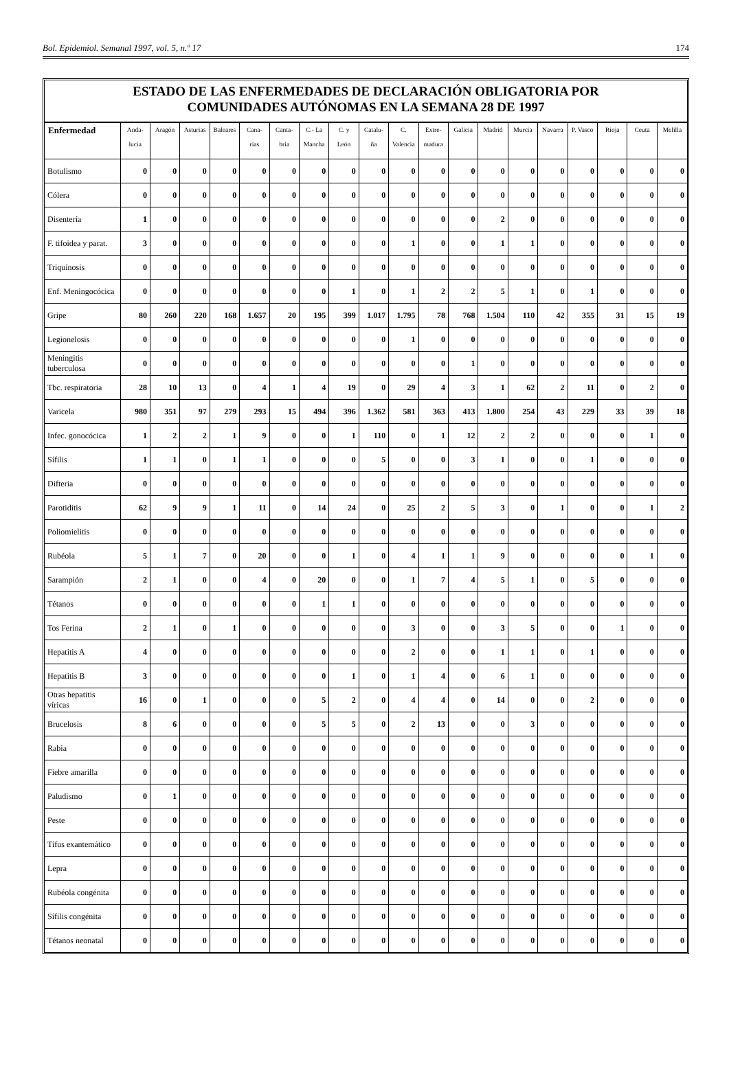Bol. Epidemiol. Semanal 1997, vol. 5, n.º 17 174
ESTADO DE LAS ENFERMEDADES DE DECLARACIÓN OBLIGATORIA POR
COMUNIDADES AUTÓNOMAS EN LA SEMANA 28 DE 1997
| Enfermedad | Anda- lucía | Aragón | Asturias | Baleares | Cana- rias | Canta- bria | C.- La Mancha | C. y León | Catalu- ña | C. Valencia | Extre- madura | Galicia | Madrid | Murcia | Navarra | P. Vasco | Rioja | Ceuta | Melilla |
| --- | --- | --- | --- | --- | --- | --- | --- | --- | --- | --- | --- | --- | --- | --- | --- | --- | --- | --- | --- |
| Botulismo | 0 | 0 | 0 | 0 | 0 | 0 | 0 | 0 | 0 | 0 | 0 | 0 | 0 | 0 | 0 | 0 | 0 | 0 | 0 |
| Cólera | 0 | 0 | 0 | 0 | 0 | 0 | 0 | 0 | 0 | 0 | 0 | 0 | 0 | 0 | 0 | 0 | 0 | 0 | 0 |
| Disentería | 1 | 0 | 0 | 0 | 0 | 0 | 0 | 0 | 0 | 0 | 0 | 0 | 2 | 0 | 0 | 0 | 0 | 0 | 0 |
| F. tifoidea y parat. | 3 | 0 | 0 | 0 | 0 | 0 | 0 | 0 | 0 | 1 | 0 | 0 | 1 | 1 | 0 | 0 | 0 | 0 | 0 |
| Triquinosis | 0 | 0 | 0 | 0 | 0 | 0 | 0 | 0 | 0 | 0 | 0 | 0 | 0 | 0 | 0 | 0 | 0 | 0 | 0 |
| Enf. Meningocócica | 0 | 0 | 0 | 0 | 0 | 0 | 0 | 1 | 0 | 1 | 2 | 2 | 5 | 1 | 0 | 1 | 0 | 0 | 0 |
| Gripe | 80 | 260 | 220 | 168 | 1.657 | 20 | 195 | 399 | 1.017 | 1.795 | 78 | 768 | 1.504 | 110 | 42 | 355 | 31 | 15 | 19 |
| Legionelosis | 0 | 0 | 0 | 0 | 0 | 0 | 0 | 0 | 0 | 1 | 0 | 0 | 0 | 0 | 0 | 0 | 0 | 0 | 0 |
| Meningitis tuberculosa | 0 | 0 | 0 | 0 | 0 | 0 | 0 | 0 | 0 | 0 | 0 | 1 | 0 | 0 | 0 | 0 | 0 | 0 | 0 |
| Tbc. respiratoria | 28 | 10 | 13 | 0 | 4 | 1 | 4 | 19 | 0 | 29 | 4 | 3 | 1 | 62 | 2 | 11 | 0 | 2 | 0 |
| Varicela | 980 | 351 | 97 | 279 | 293 | 15 | 494 | 396 | 1.362 | 581 | 363 | 413 | 1.800 | 254 | 43 | 229 | 33 | 39 | 18 |
| Infec. gonocócica | 1 | 2 | 2 | 1 | 9 | 0 | 0 | 1 | 110 | 0 | 1 | 12 | 2 | 2 | 0 | 0 | 0 | 1 | 0 |
| Sífilis | 1 | 1 | 0 | 1 | 1 | 0 | 0 | 0 | 5 | 0 | 0 | 3 | 1 | 0 | 0 | 1 | 0 | 0 | 0 |
| Difteria | 0 | 0 | 0 | 0 | 0 | 0 | 0 | 0 | 0 | 0 | 0 | 0 | 0 | 0 | 0 | 0 | 0 | 0 | 0 |
| Parotiditis | 62 | 9 | 9 | 1 | 11 | 0 | 14 | 24 | 0 | 25 | 2 | 5 | 3 | 0 | 1 | 0 | 0 | 1 | 2 |
| Poliomielitis | 0 | 0 | 0 | 0 | 0 | 0 | 0 | 0 | 0 | 0 | 0 | 0 | 0 | 0 | 0 | 0 | 0 | 0 | 0 |
| Rubéola | 5 | 1 | 7 | 0 | 20 | 0 | 0 | 1 | 0 | 4 | 1 | 1 | 9 | 0 | 0 | 0 | 0 | 1 | 0 |
| Sarampión | 2 | 1 | 0 | 0 | 4 | 0 | 20 | 0 | 0 | 1 | 7 | 4 | 5 | 1 | 0 | 5 | 0 | 0 | 0 |
| Tétanos | 0 | 0 | 0 | 0 | 0 | 0 | 1 | 1 | 0 | 0 | 0 | 0 | 0 | 0 | 0 | 0 | 0 | 0 | 0 |
| Tos Ferina | 2 | 1 | 0 | 1 | 0 | 0 | 0 | 0 | 0 | 3 | 0 | 0 | 3 | 5 | 0 | 0 | 1 | 0 | 0 |
| Hepatitis A | 4 | 0 | 0 | 0 | 0 | 0 | 0 | 0 | 0 | 2 | 0 | 0 | 1 | 1 | 0 | 1 | 0 | 0 | 0 |
| Hepatitis B | 3 | 0 | 0 | 0 | 0 | 0 | 0 | 1 | 0 | 1 | 4 | 0 | 6 | 1 | 0 | 0 | 0 | 0 | 0 |
| Otras hepatitis víricas | 16 | 0 | 1 | 0 | 0 | 0 | 5 | 2 | 0 | 4 | 4 | 0 | 14 | 0 | 0 | 2 | 0 | 0 | 0 |
| Brucelosis | 8 | 6 | 0 | 0 | 0 | 0 | 5 | 5 | 0 | 2 | 13 | 0 | 0 | 3 | 0 | 0 | 0 | 0 | 0 |
| Rabia | 0 | 0 | 0 | 0 | 0 | 0 | 0 | 0 | 0 | 0 | 0 | 0 | 0 | 0 | 0 | 0 | 0 | 0 | 0 |
| Fiebre amarilla | 0 | 0 | 0 | 0 | 0 | 0 | 0 | 0 | 0 | 0 | 0 | 0 | 0 | 0 | 0 | 0 | 0 | 0 | 0 |
| Paludismo | 0 | 1 | 0 | 0 | 0 | 0 | 0 | 0 | 0 | 0 | 0 | 0 | 0 | 0 | 0 | 0 | 0 | 0 | 0 |
| Peste | 0 | 0 | 0 | 0 | 0 | 0 | 0 | 0 | 0 | 0 | 0 | 0 | 0 | 0 | 0 | 0 | 0 | 0 | 0 |
| Tifus exantemático | 0 | 0 | 0 | 0 | 0 | 0 | 0 | 0 | 0 | 0 | 0 | 0 | 0 | 0 | 0 | 0 | 0 | 0 | 0 |
| Lepra | 0 | 0 | 0 | 0 | 0 | 0 | 0 | 0 | 0 | 0 | 0 | 0 | 0 | 0 | 0 | 0 | 0 | 0 | 0 |
| Rubéola congénita | 0 | 0 | 0 | 0 | 0 | 0 | 0 | 0 | 0 | 0 | 0 | 0 | 0 | 0 | 0 | 0 | 0 | 0 | 0 |
| Sífilis congénita | 0 | 0 | 0 | 0 | 0 | 0 | 0 | 0 | 0 | 0 | 0 | 0 | 0 | 0 | 0 | 0 | 0 | 0 | 0 |
| Tétanos neonatal | 0 | 0 | 0 | 0 | 0 | 0 | 0 | 0 | 0 | 0 | 0 | 0 | 0 | 0 | 0 | 0 | 0 | 0 | 0 |